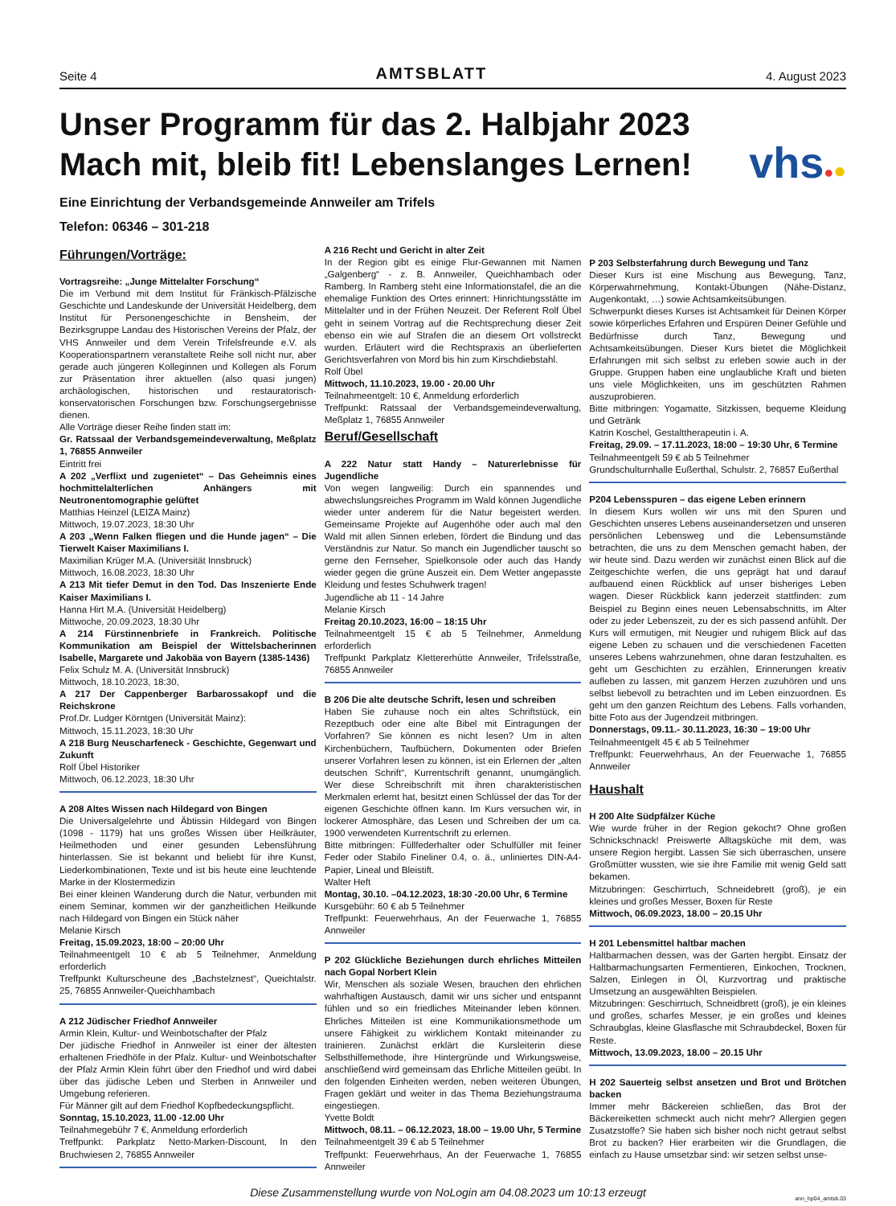Seite 4 AMTSBLATT 4. August 2023
Unser Programm für das 2. Halbjahr 2023
Mach mit, bleib fit! Lebenslanges Lernen!
vhs●●
Eine Einrichtung der Verbandsgemeinde Annweiler am Trifels
Telefon: 06346 – 301-218
Führungen/Vorträge:
Vortragsreihe: „Junge Mittelalter Forschung“
Die im Verbund mit dem Institut für Fränkisch-Pfälzische Geschichte und Landeskunde der Universität Heidelberg, dem Institut für Personengeschichte in Bensheim, der Bezirksgruppe Landau des Historischen Vereins der Pfalz, der VHS Annweiler und dem Verein Trifelsfreunde e.V. als Kooperationspartnern veranstaltete Reihe soll nicht nur, aber gerade auch jüngeren Kolleginnen und Kollegen als Forum zur Präsentation ihrer aktuellen (also quasi jungen) archäologischen, historischen und restauratorisch-konservatorischen Forschungen bzw. Forschungsergebnisse dienen.
Alle Vorträge dieser Reihe finden statt im:
Gr. Ratssaal der Verbandsgemeindeverwaltung, Meßplatz 1, 76855 Annweiler
Eintritt frei
A 202 „Verflixt und zugenietet“ – Das Geheimnis eines hochmittelalterlichen Anhängers mit Neutronentomographie gelüftet
Matthias Heinzel (LEIZA Mainz)
Mittwoch, 19.07.2023, 18:30 Uhr
A 203 „Wenn Falken fliegen und die Hunde jagen“ – Die Tierwelt Kaiser Maximilians I.
Maximilian Krüger M.A. (Universität Innsbruck)
Mittwoch, 16.08.2023, 18:30 Uhr
A 213 Mit tiefer Demut in den Tod. Das Inszenierte Ende Kaiser Maximilians I.
Hanna Hirt M.A. (Universität Heidelberg)
Mittwoche, 20.09.2023, 18:30 Uhr
A 214 Fürstinnenbriefe in Frankreich. Politische Kommunikation am Beispiel der Wittelsbacherinnen Isabelle, Margarete und Jakobäa von Bayern (1385-1436)
Felix Schulz M. A. (Universität Innsbruck)
Mittwoch, 18.10.2023, 18:30,
A 217 Der Cappenberger Barbarossakopf und die Reichskrone
Prof.Dr. Ludger Körntgen (Universität Mainz):
Mittwoch, 15.11.2023, 18:30 Uhr
A 218 Burg Neuscharfeneck - Geschichte, Gegenwart und Zukunft
Rolf Übel Historiker
Mittwoch, 06.12.2023, 18:30 Uhr
A 208 Altes Wissen nach Hildegard von Bingen
Die Universalgelehrte und Äbtissin Hildegard von Bingen (1098 - 1179) hat uns großes Wissen über Heilkräuter, Heilmethoden und einer gesunden Lebensführung hinterlassen. Sie ist bekannt und beliebt für ihre Kunst, Liederkombinationen, Texte und ist bis heute eine leuchtende Marke in der Klostermedizin
Bei einer kleinen Wanderung durch die Natur, verbunden mit einem Seminar, kommen wir der ganzheitlichen Heilkunde nach Hildegard von Bingen ein Stück näher
Melanie Kirsch
Freitag, 15.09.2023, 18:00 – 20:00 Uhr
Teilnahmeentgelt 10 € ab 5 Teilnehmer, Anmeldung erforderlich
Treffpunkt Kulturscheune des „Bachstelznest“, Queichtalstr. 25, 76855 Annweiler-Queichhambach
A 212 Jüdischer Friedhof Annweiler
Armin Klein, Kultur- und Weinbotschafter der Pfalz
Der jüdische Friedhof in Annweiler ist einer der ältesten erhaltenen Friedhöfe in der Pfalz. Kultur- und Weinbotschafter der Pfalz Armin Klein führt über den Friedhof und wird dabei über das jüdische Leben und Sterben in Annweiler und Umgebung referieren.
Für Männer gilt auf dem Friedhof Kopfbedeckungspflicht.
Sonntag, 15.10.2023, 11.00 -12.00 Uhr
Teilnahmegebühr 7 €, Anmeldung erforderlich
Treffpunkt: Parkplatz Netto-Marken-Discount, In den Bruchwiesen 2, 76855 Annweiler
A 216 Recht und Gericht in alter Zeit
In der Region gibt es einige Flur-Gewannen mit Namen „Galgenberg“ - z. B. Annweiler, Queichhambach oder Ramberg. In Ramberg steht eine Informationstafel, die an die ehemalige Funktion des Ortes erinnert: Hinrichtungsstätte im Mittelalter und in der Frühen Neuzeit. Der Referent Rolf Übel geht in seinem Vortrag auf die Rechtsprechung dieser Zeit ebenso ein wie auf Strafen die an diesem Ort vollstreckt wurden. Erläutert wird die Rechtspraxis an überlieferten Gerichtsverfahren von Mord bis hin zum Kirschdiebstahl.
Rolf Übel
Mittwoch, 11.10.2023, 19.00 - 20.00 Uhr
Teilnahmeentgelt: 10 €, Anmeldung erforderlich
Treffpunkt: Ratssaal der Verbandsgemeindeverwaltung, Meßplatz 1, 76855 Annweiler
Beruf/Gesellschaft
A 222 Natur statt Handy – Naturerlebnisse für Jugendliche
Von wegen langweilig: Durch ein spannendes und abwechslungsreiches Programm im Wald können Jugendliche wieder unter anderem für die Natur begeistert werden. Gemeinsame Projekte auf Augenhöhe oder auch mal den Wald mit allen Sinnen erleben, fördert die Bindung und das Verständnis zur Natur. So manch ein Jugendlicher tauscht so gerne den Fernseher, Spielkonsole oder auch das Handy wieder gegen die grüne Auszeit ein. Dem Wetter angepasste Kleidung und festes Schuhwerk tragen!
Jugendliche ab 11 - 14 Jahre
Melanie Kirsch
Freitag 20.10.2023, 16:00 – 18:15 Uhr
Teilnahmeentgelt 15 € ab 5 Teilnehmer, Anmeldung erforderlich
Treffpunkt Parkplatz Klettererhütte Annweiler, Trifelsstraße, 76855 Annweiler
B 206 Die alte deutsche Schrift, lesen und schreiben
Haben Sie zuhause noch ein altes Schriftstück, ein Rezeptbuch oder eine alte Bibel mit Eintragungen der Vorfahren? Sie können es nicht lesen? Um in alten Kirchenbüchern, Taufbüchern, Dokumenten oder Briefen unserer Vorfahren lesen zu können, ist ein Erlernen der „alten deutschen Schrift“, Kurrentschrift genannt, unumgänglich. Wer diese Schreibschrift mit ihren charakteristischen Merkmalen erlernt hat, besitzt einen Schlüssel der das Tor der eigenen Geschichte öffnen kann. Im Kurs versuchen wir, in lockerer Atmosphäre, das Lesen und Schreiben der um ca. 1900 verwendeten Kurrentschrift zu erlernen.
Bitte mitbringen: Füllfederhalter oder Schulfüller mit feiner Feder oder Stabilo Fineliner 0.4, o. ä., unliniertes DIN-A4-Papier, Lineal und Bleistift.
Walter Heft
Montag, 30.10. –04.12.2023, 18:30 -20.00 Uhr, 6 Termine
Kursgebühr: 60 € ab 5 Teilnehmer
Treffpunkt: Feuerwehrhaus, An der Feuerwache 1, 76855 Annweiler
P 202 Glückliche Beziehungen durch ehrliches Mitteilen nach Gopal Norbert Klein
Wir, Menschen als soziale Wesen, brauchen den ehrlichen wahrhaftigen Austausch, damit wir uns sicher und entspannt fühlen und so ein friedliches Miteinander leben können. Ehrliches Mitteilen ist eine Kommunikationsmethode um unsere Fähigkeit zu wirklichem Kontakt miteinander zu trainieren. Zunächst erklärt die Kursleiterin diese Selbsthilfemethode, ihre Hintergründe und Wirkungsweise, anschließend wird gemeinsam das Ehrliche Mitteilen geübt. In den folgenden Einheiten werden, neben weiteren Übungen, Fragen geklärt und weiter in das Thema Beziehungstrauma eingestiegen.
Yvette Boldt
Mittwoch, 08.11. – 06.12.2023, 18.00 – 19.00 Uhr, 5 Termine
Teilnahmeentgelt 39 € ab 5 Teilnehmer
Treffpunkt: Feuerwehrhaus, An der Feuerwache 1, 76855 Annweiler
P 203 Selbsterfahrung durch Bewegung und Tanz
Dieser Kurs ist eine Mischung aus Bewegung, Tanz, Körperwahrnehmung, Kontakt-Übungen (Nähe-Distanz, Augenkontakt, …) sowie Achtsamkeitsübungen.
Schwerpunkt dieses Kurses ist Achtsamkeit für Deinen Körper sowie körperliches Erfahren und Erspüren Deiner Gefühle und Bedürfnisse durch Tanz, Bewegung und Achtsamkeitsübungen. Dieser Kurs bietet die Möglichkeit Erfahrungen mit sich selbst zu erleben sowie auch in der Gruppe. Gruppen haben eine unglaubliche Kraft und bieten uns viele Möglichkeiten, uns im geschützten Rahmen auszuprobieren.
Bitte mitbringen: Yogamatte, Sitzkissen, bequeme Kleidung und Getränk
Katrin Koschel, Gestalttherapeutin i. A.
Freitag, 29.09. – 17.11.2023, 18:00 – 19:30 Uhr, 6 Termine
Teilnahmeentgelt 59 € ab 5 Teilnehmer
Grundschulturnhalle Eußerthal, Schulstr. 2, 76857 Eußerthal
P204 Lebensspuren – das eigene Leben erinnern
In diesem Kurs wollen wir uns mit den Spuren und Geschichten unseres Lebens auseinandersetzen und unseren persönlichen Lebensweg und die Lebensumstände betrachten, die uns zu dem Menschen gemacht haben, der wir heute sind. Dazu werden wir zunächst einen Blick auf die Zeitgeschichte werfen, die uns geprägt hat und darauf aufbauend einen Rückblick auf unser bisheriges Leben wagen. Dieser Rückblick kann jederzeit stattfinden: zum Beispiel zu Beginn eines neuen Lebensabschnitts, im Alter oder zu jeder Lebenszeit, zu der es sich passend anfühlt. Der Kurs will ermutigen, mit Neugier und ruhigem Blick auf das eigene Leben zu schauen und die verschiedenen Facetten unseres Lebens wahrzunehmen, ohne daran festzuhalten. es geht um Geschichten zu erzählen, Erinnerungen kreativ aufleben zu lassen, mit ganzem Herzen zuzuhören und uns selbst liebevoll zu betrachten und im Leben einzuordnen. Es geht um den ganzen Reichtum des Lebens. Falls vorhanden, bitte Foto aus der Jugendzeit mitbringen.
Donnerstags, 09.11.- 30.11.2023, 16:30 – 19:00 Uhr
Teilnahmeentgelt 45 € ab 5 Teilnehmer
Treffpunkt: Feuerwehrhaus, An der Feuerwache 1, 76855 Annweiler
Haushalt
H 200 Alte Südpfälzer Küche
Wie wurde früher in der Region gekocht? Ohne großen Schnickschnack! Preiswerte Alltagsküche mit dem, was unsere Region hergibt. Lassen Sie sich überraschen, unsere Großmütter wussten, wie sie ihre Familie mit wenig Geld satt bekamen.
Mitzubringen: Geschirrtuch, Schneidebrett (groß), je ein kleines und großes Messer, Boxen für Reste
Mittwoch, 06.09.2023, 18.00 – 20.15 Uhr
H 201 Lebensmittel haltbar machen
Haltbarmachen dessen, was der Garten hergibt. Einsatz der Haltbarmachungsarten Fermentieren, Einkochen, Trocknen, Salzen, Einlegen in Öl, Kurzvortrag und praktische Umsetzung an ausgewählten Beispielen.
Mitzubringen: Geschirrtuch, Schneidbrett (groß), je ein kleines und großes, scharfes Messer, je ein großes und kleines Schraubglas, kleine Glasflasche mit Schraubdeckel, Boxen für Reste.
Mittwoch, 13.09.2023, 18.00 – 20.15 Uhr
H 202 Sauerteig selbst ansetzen und Brot und Brötchen backen
Immer mehr Bäckereien schließen, das Brot der Bäckereiketten schmeckt auch nicht mehr? Allergien gegen Zusatzstoffe? Sie haben sich bisher noch nicht getraut selbst Brot zu backen? Hier erarbeiten wir die Grundlagen, die einfach zu Hause umsetzbar sind: wir setzen selbst unse-
ann_hp04_amtsb.03
Diese Zusammenstellung wurde von NoLogin am 04.08.2023 um 10:13 erzeugt